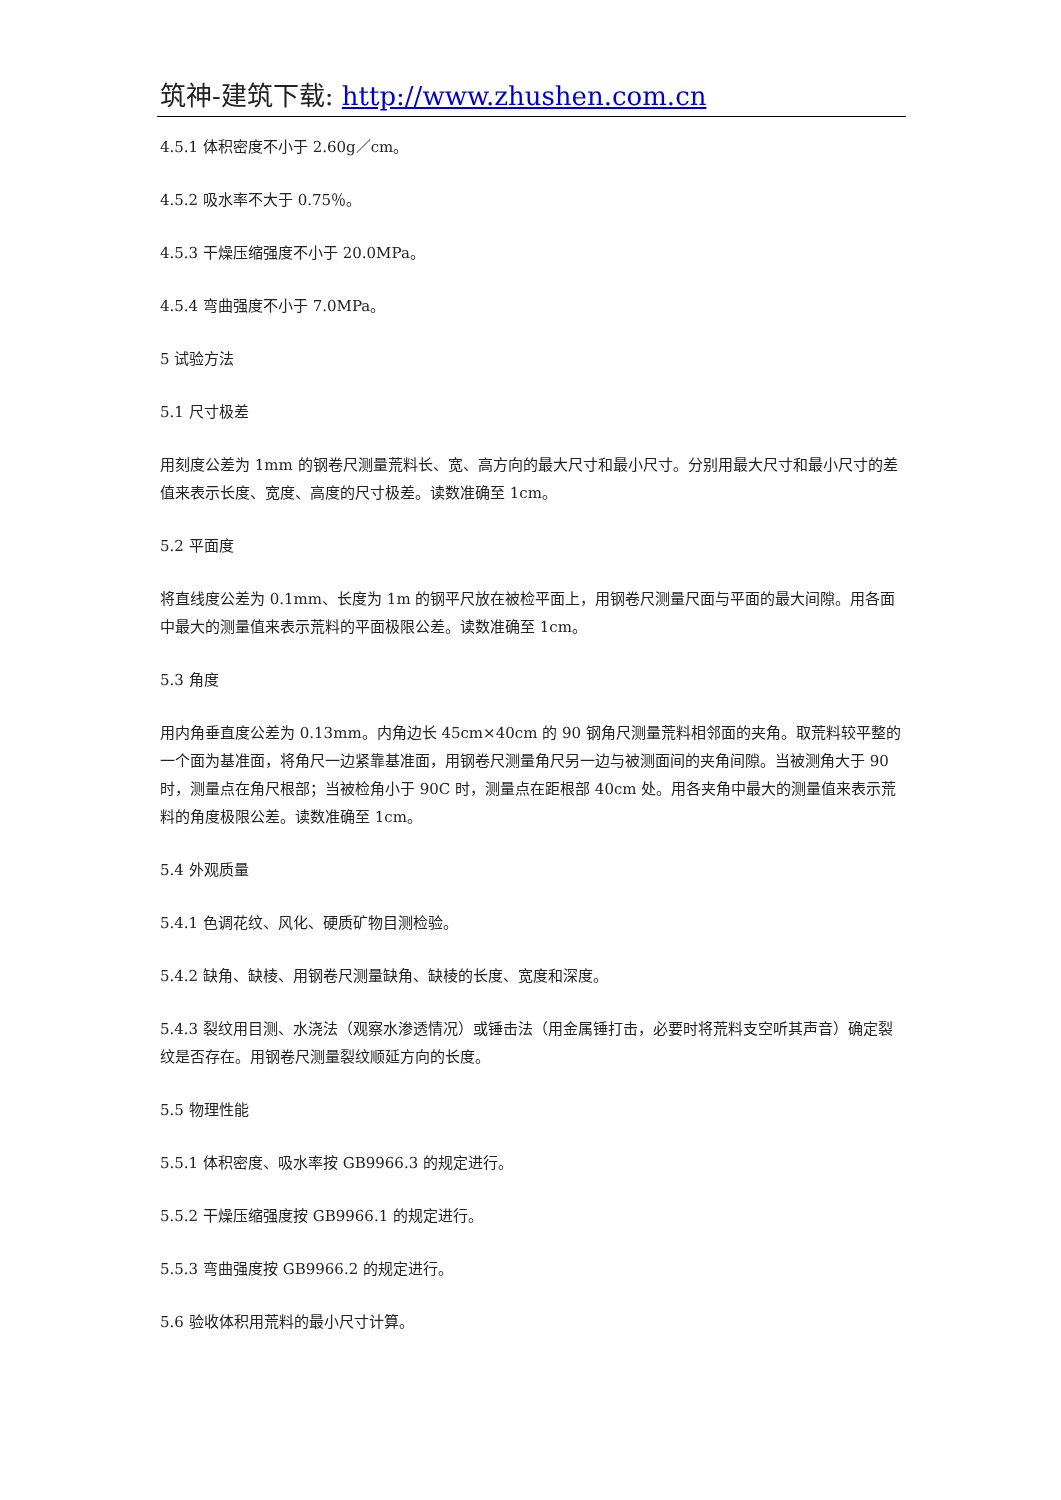筑神-建筑下载: http://www.zhushen.com.cn
4.5.1 体积密度不小于 2.60g／cm。
4.5.2 吸水率不大于 0.75％。
4.5.3 干燥压缩强度不小于 20.0MPa。
4.5.4 弯曲强度不小于 7.0MPa。
5 试验方法
5.1 尺寸极差
用刻度公差为 1mm 的钢卷尺测量荒料长、宽、高方向的最大尺寸和最小尺寸。分别用最大尺寸和最小尺寸的差值来表示长度、宽度、高度的尺寸极差。读数准确至 1cm。
5.2 平面度
将直线度公差为 0.1mm、长度为 1m 的钢平尺放在被检平面上，用钢卷尺测量尺面与平面的最大间隙。用各面中最大的测量值来表示荒料的平面极限公差。读数准确至 1cm。
5.3 角度
用内角垂直度公差为 0.13mm。内角边长 45cm×40cm 的 90 钢角尺测量荒料相邻面的夹角。取荒料较平整的一个面为基准面，将角尺一边紧靠基准面，用钢卷尺测量角尺另一边与被测面间的夹角间隙。当被测角大于 90 时，测量点在角尺根部；当被检角小于 90C 时，测量点在距根部 40cm 处。用各夹角中最大的测量值来表示荒料的角度极限公差。读数准确至 1cm。
5.4 外观质量
5.4.1 色调花纹、风化、硬质矿物目测检验。
5.4.2 缺角、缺棱、用钢卷尺测量缺角、缺棱的长度、宽度和深度。
5.4.3 裂纹用目测、水浇法（观察水渗透情况）或锤击法（用金属锤打击，必要时将荒料支空听其声音）确定裂纹是否存在。用钢卷尺测量裂纹顺延方向的长度。
5.5 物理性能
5.5.1 体积密度、吸水率按 GB9966.3 的规定进行。
5.5.2 干燥压缩强度按 GB9966.1 的规定进行。
5.5.3 弯曲强度按 GB9966.2 的规定进行。
5.6 验收体积用荒料的最小尺寸计算。